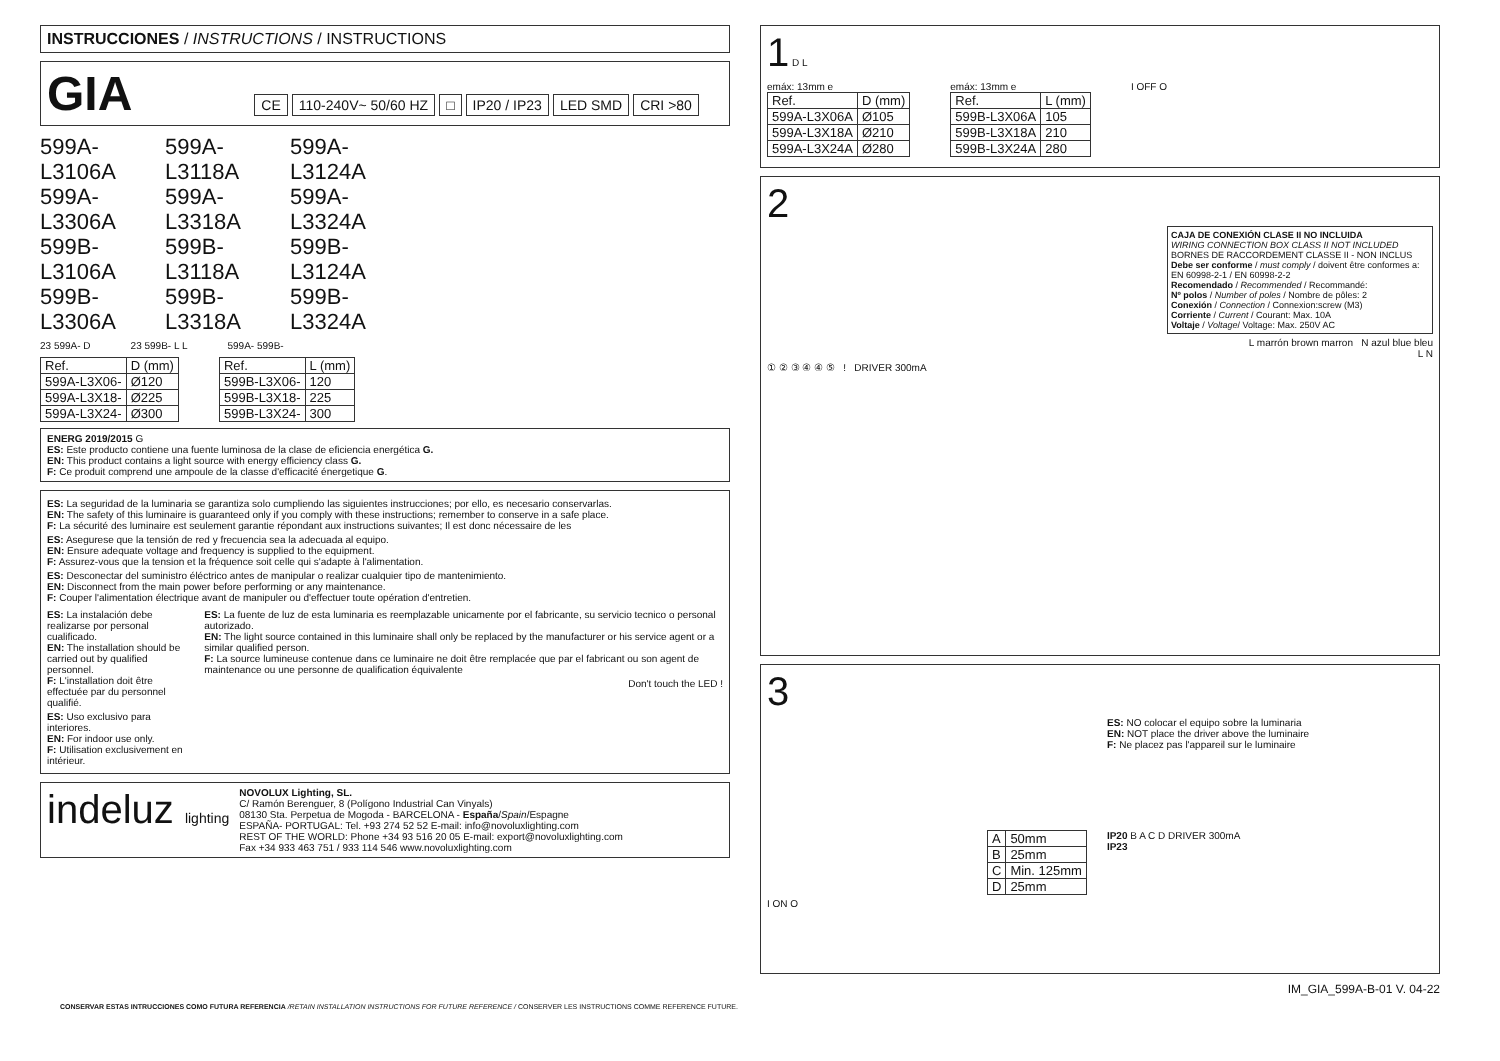INSTRUCCIONES / INSTRUCTIONS / INSTRUCTIONS
GIA CE 110-240V~ 50/60 HZ □ IP20 / IP23 LED SMD CRI >80
599A-L3106A
599A-L3118A
599A-L3124A
599A-L3306A
599A-L3318A
599A-L3324A
599B-L3106A
599B-L3118A
599B-L3124A
599B-L3306A
599B-L3318A
599B-L3324A
23 599A- D 23 599B- L L 599A- 599B-
| Ref. | D (mm) |
| --- | --- |
| 599A-L3X06- | Ø120 |
| 599A-L3X18- | Ø225 |
| 599A-L3X24- | Ø300 |
| Ref. | L (mm) |
| --- | --- |
| 599B-L3X06- | 120 |
| 599B-L3X18- | 225 |
| 599B-L3X24- | 300 |
ENERG 2019/2015 G
ES: Este producto contiene una fuente luminosa de la clase de eficiencia energética G.
EN: This product contains a light source with energy efficiency class G.
F: Ce produit comprend une ampoule de la classe d'efficacité énergetique G.
ES: La seguridad de la luminaria se garantiza solo cumpliendo las siguientes instrucciones; por ello, es necesario conservarlas.
EN: The safety of this luminaire is guaranteed only if you comply with these instructions; remember to conserve in a safe place.
F: La sécurité des luminaire est seulement garantie répondant aux instructions suivantes; Il est donc nécessaire de les
ES: Asegurese que la tensión de red y frecuencia sea la adecuada al equipo.
EN: Ensure adequate voltage and frequency is supplied to the equipment.
F: Assurez-vous que la tension et la fréquence soit celle qui s'adapte à l'alimentation.
ES: Desconectar del suministro éléctrico antes de manipular o realizar cualquier tipo de mantenimiento.
EN: Disconnect from the main power before performing or any maintenance.
F: Couper l'alimentation électrique avant de manipuler ou d'effectuer toute opération d'entretien.
ES: La instalación debe realizarse por personal cualificado.
EN: The installation should be carried out by qualified personnel.
F: L'installation doit être effectuée par du personnel qualifié.
ES: Uso exclusivo para interiores.
EN: For indoor use only.
F: Utilisation exclusivement en intérieur.
ES: La fuente de luz de esta luminaria es reemplazable unicamente por el fabricante, su servicio tecnico o personal autorizado.
EN: The light source contained in this luminaire shall only be replaced by the manufacturer or his service agent or a similar qualified person.
F: La source lumineuse contenue dans ce luminaire ne doit être remplacée que par el fabricant ou son agent de maintenance ou une personne de qualification équivalente
Don't touch the LED !
indeluz lighting
NOVOLUX Lighting, SL.
C/ Ramón Berenguer, 8 (Polígono Industrial Can Vinyals)
08130 Sta. Perpetua de Mogoda - BARCELONA - España/Spain/Espagne
ESPAÑA- PORTUGAL: Tel. +93 274 52 52 E-mail: info@novoluxlighting.com
REST OF THE WORLD: Phone +34 93 516 20 05 E-mail: export@novoluxlighting.com
Fax +34 933 463 751 / 933 114 546 www.novoluxlighting.com
1 D L
emáx: 13mm e
| Ref. | D (mm) |
| --- | --- |
| 599A-L3X06A | Ø105 |
| 599A-L3X18A | Ø210 |
| 599A-L3X24A | Ø280 |
emáx: 13mm e
| Ref. | L (mm) |
| --- | --- |
| 599B-L3X06A | 105 |
| 599B-L3X18A | 210 |
| 599B-L3X24A | 280 |
I OFF O
2
CAJA DE CONEXIÓN CLASE II NO INCLUIDA
WIRING CONNECTION BOX CLASS II NOT INCLUDED
BORNES DE RACCORDEMENT CLASSE II - NON INCLUS
Debe ser conforme / must comply / doivent être conformes a: EN 60998-2-1 / EN 60998-2-2
Recomendado / Recommended / Recommandé:
Nº polos / Number of poles / Nombre de pôles: 2
Conexión / Connection / Connexion:screw (M3)
Corriente / Current / Courant: Max. 10A
Voltaje / Voltage/ Voltage: Max. 250V AC
L marrón brown marron N azul blue bleu
L N
① ② ③ ④ ④ ⑤ ! DRIVER 300mA
3
ES: NO colocar el equipo sobre la luminaria
EN: NOT place the driver above the luminaire
F: Ne placez pas l'appareil sur le luminaire
| A | 50mm |
| B | 25mm |
| C | Min. 125mm |
| D | 25mm |
IP20 B A C D DRIVER 300mA
IP23
I ON O
IM_GIA_599A-B-01 V. 04-22
CONSERVAR ESTAS INTRUCCIONES COMO FUTURA REFERENCIA /RETAIN INSTALLATION INSTRUCTIONS FOR FUTURE REFERENCE / CONSERVER LES INSTRUCTIONS COMME REFERENCE FUTURE.